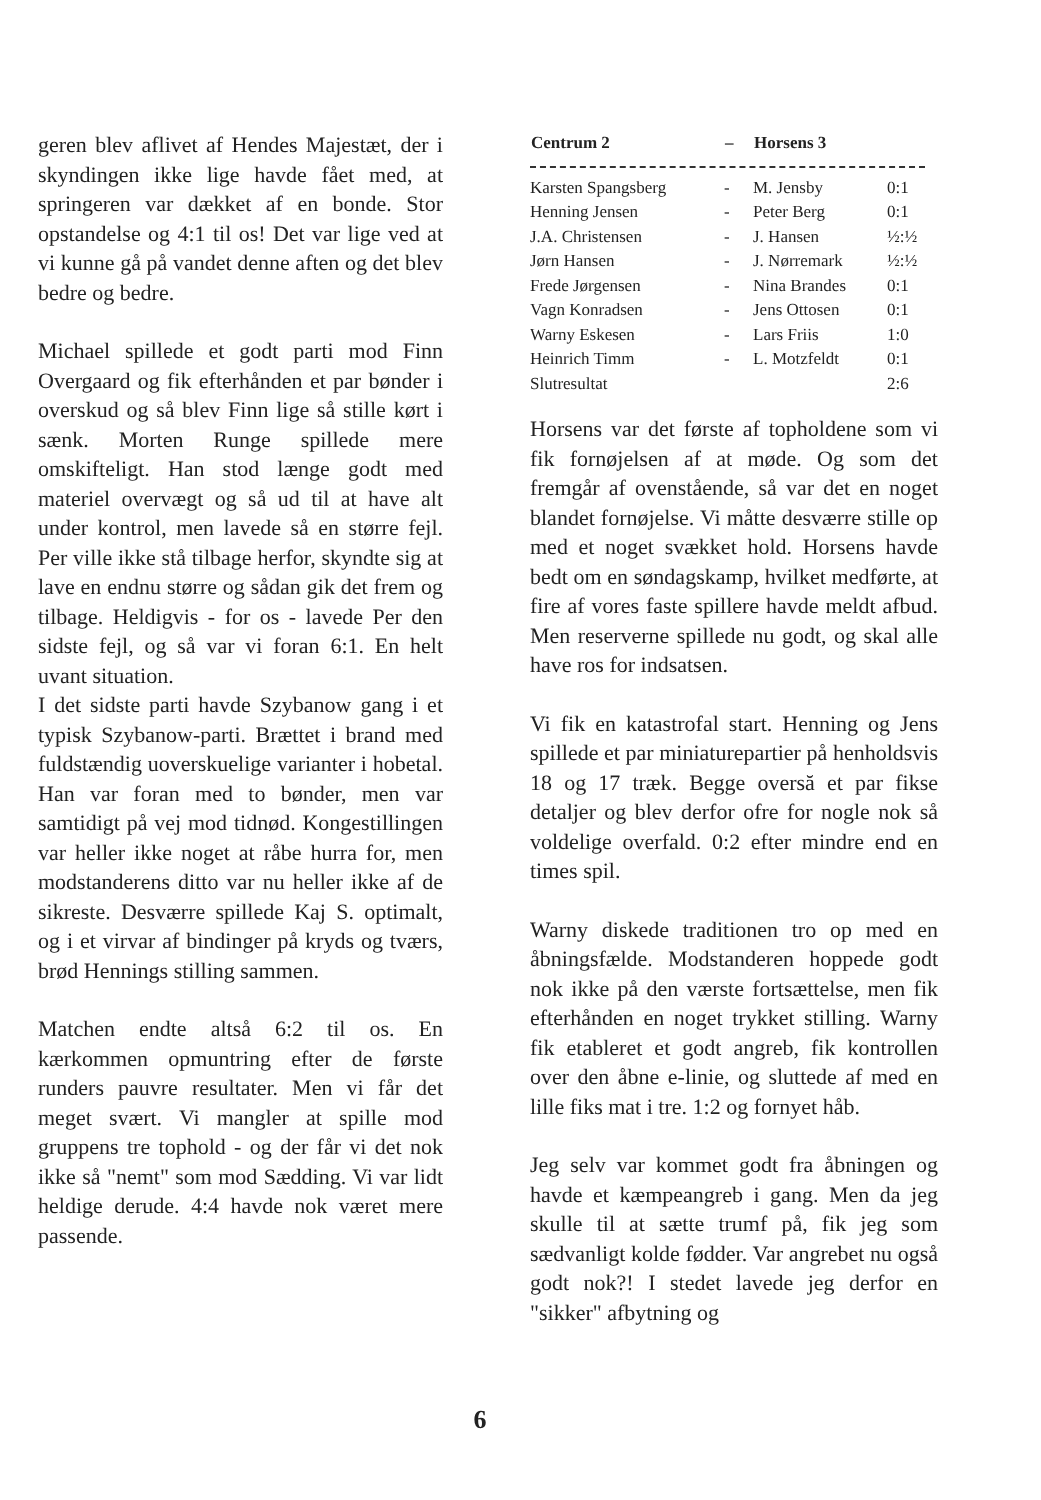geren blev aflivet af Hendes Majestæt, der i skyndingen ikke lige havde fået med, at springeren var dækket af en bonde. Stor opstandelse og 4:1 til os! Det var lige ved at vi kunne gå på vandet denne aften og det blev bedre og bedre.
Michael spillede et godt parti mod Finn Overgaard og fik efterhånden et par bønder i overskud og så blev Finn lige så stille kørt i sænk. Morten Runge spillede mere omskifteligt. Han stod længe godt med materiel overvægt og så ud til at have alt under kontrol, men lavede så en større fejl. Per ville ikke stå tilbage herfor, skyndte sig at lave en endnu større og sådan gik det frem og tilbage. Heldigvis - for os - lavede Per den sidste fejl, og så var vi foran 6:1. En helt uvant situation.
I det sidste parti havde Szybanow gang i et typisk Szybanow-parti. Brættet i brand med fuldstændig uoverskuelige varianter i hobetal. Han var foran med to bønder, men var samtidigt på vej mod tidnød. Kongestillingen var heller ikke noget at råbe hurra for, men modstanderens ditto var nu heller ikke af de sikreste. Desværre spillede Kaj S. optimalt, og i et virvar af bindinger på kryds og tværs, brød Hennings stilling sammen.
Matchen endte altså 6:2 til os. En kærkommen opmuntring efter de første runders pauvre resultater. Men vi får det meget svært. Vi mangler at spille mod gruppens tre tophold - og der får vi det nok ikke så "nemt" som mod Sædding. Vi var lidt heldige derude. 4:4 havde nok været mere passende.
| Centrum 2 | – | Horsens 3 | |
| --- | --- | --- | --- |
| Karsten Spangsberg | - | M. Jensby | 0:1 |
| Henning Jensen | - | Peter Berg | 0:1 |
| J.A. Christensen | - | J. Hansen | ½:½ |
| Jørn Hansen | - | J. Nørremark | ½:½ |
| Frede Jørgensen | - | Nina Brandes | 0:1 |
| Vagn Konradsen | - | Jens Ottosen | 0:1 |
| Warny Eskesen | - | Lars Friis | 1:0 |
| Heinrich Timm | - | L. Motzfeldt | 0:1 |
| Slutresultat | | | 2:6 |
Horsens var det første af topholdene som vi fik fornøjelsen af at møde. Og som det fremgår af ovenstående, så var det en noget blandet fornøjelse. Vi måtte desværre stille op med et noget svækket hold. Horsens havde bedt om en søndagskamp, hvilket medførte, at fire af vores faste spillere havde meldt afbud. Men reserverne spillede nu godt, og skal alle have ros for indsatsen.
Vi fik en katastrofal start. Henning og Jens spillede et par miniaturepartier på henholdsvis 18 og 17 træk. Begge oversă et par fikse detaljer og blev derfor ofre for nogle nok så voldelige overfald. 0:2 efter mindre end en times spil.
Warny diskede traditionen tro op med en åbningsfælde. Modstanderen hoppede godt nok ikke på den værste fortsættelse, men fik efterhånden en noget trykket stilling. Warny fik etableret et godt angreb, fik kontrollen over den åbne e-linie, og sluttede af med en lille fiks mat i tre. 1:2 og fornyet håb.
Jeg selv var kommet godt fra åbningen og havde et kæmpeangreb i gang. Men da jeg skulle til at sætte trumf på, fik jeg som sædvanligt kolde fødder. Var angrebet nu også godt nok?! I stedet lavede jeg derfor en "sikker" afbytning og
6